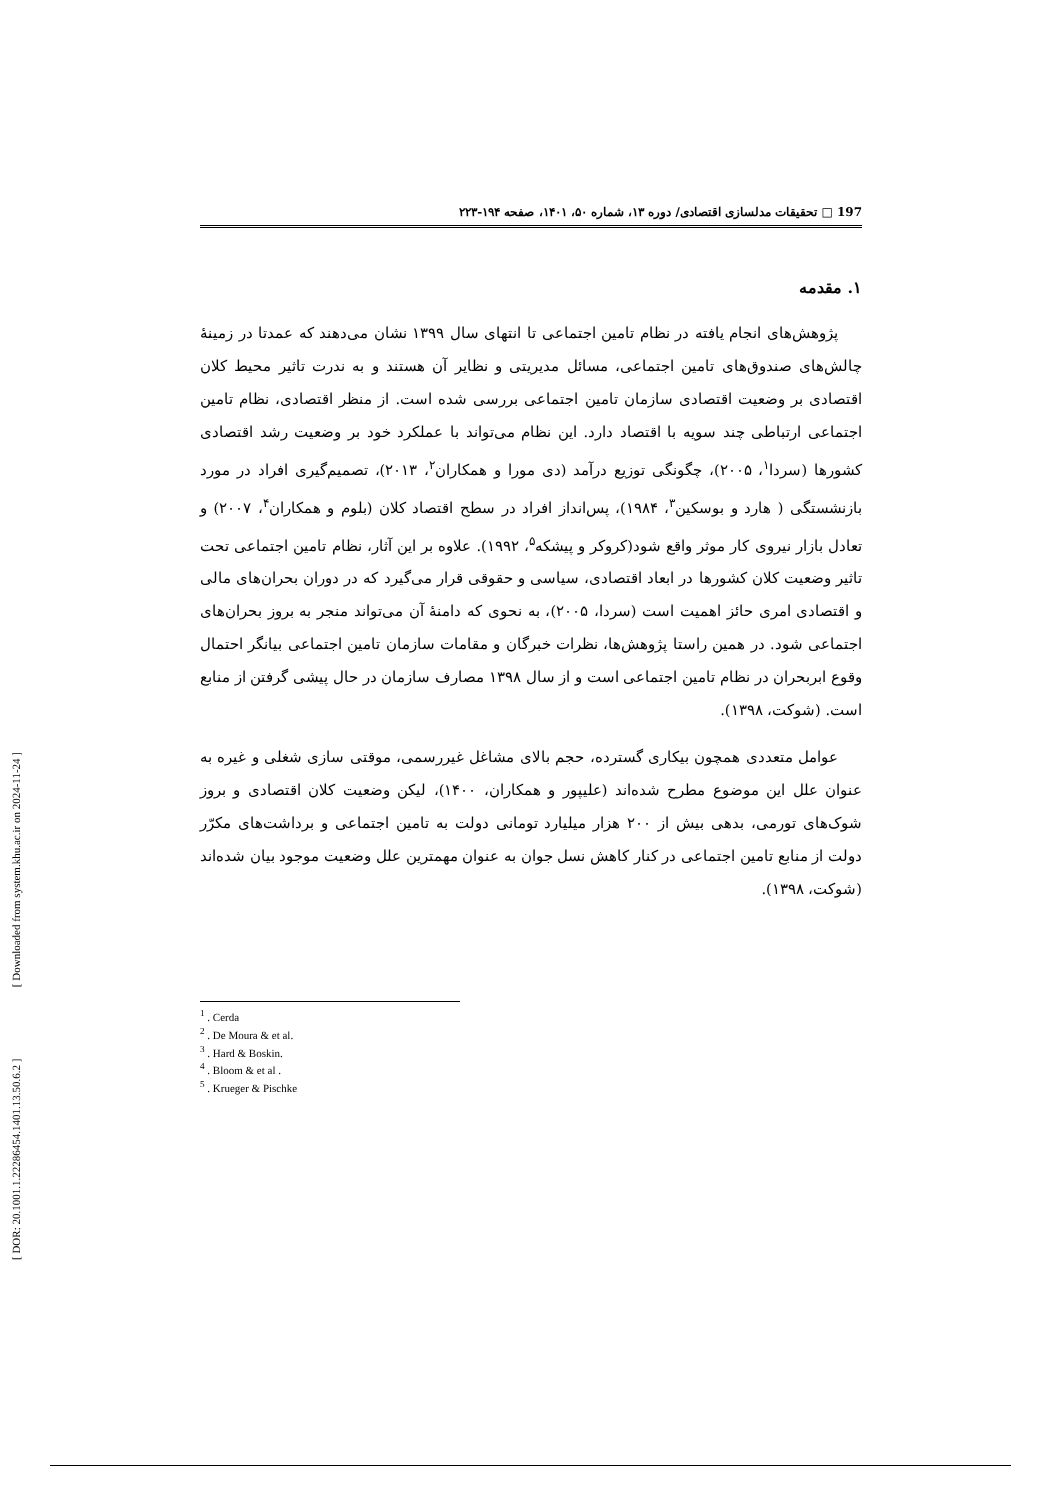[ DOR: 20.1001.1.22286454.1401.13.50.6.2 ] [ Downloaded from system.khu.ac.ir on 2024-11-24 ]
197 □ تحقیقات مدلسازی اقتصادی/ دوره ۱۳، شماره ۵۰، ۱۴۰۱، صفحه ۱۹۴-۲۲۳
۱. مقدمه
پژوهش‌های انجام یافته در نظام تامین اجتماعی تا انتهای سال ۱۳۹۹ نشان می‌دهند که عمدتا در زمینهٔ چالش‌های صندوق‌های تامین اجتماعی، مسائل مدیریتی و نظایر آن هستند و به ندرت تاثیر محیط کلان اقتصادی بر وضعیت اقتصادی سازمان تامین اجتماعی بررسی شده است. از منظر اقتصادی، نظام تامین اجتماعی ارتباطی چند سویه با اقتصاد دارد. این نظام می‌تواند با عملکرد خود بر وضعیت رشد اقتصادی کشورها (سردا<sup>۱</sup>، ۲۰۰۵)، چگونگی توزیع درآمد (دی مورا و همکاران<sup>۲</sup>، ۲۰۱۳)، تصمیم‌گیری افراد در مورد بازنشستگی ( هارد و بوسکین<sup>۳</sup>، ۱۹۸۴)، پس‌انداز افراد در سطح اقتصاد کلان (بلوم و همکاران<sup>۴</sup>، ۲۰۰۷) و تعادل بازار نیروی کار موثر واقع شود(کروکر و پیشکه<sup>۵</sup>، ۱۹۹۲). علاوه بر این آثار، نظام تامین اجتماعی تحت تاثیر وضعیت کلان کشورها در ابعاد اقتصادی، سیاسی و حقوقی قرار می‌گیرد که در دوران بحران‌های مالی و اقتصادی امری حائز اهمیت است (سردا، ۲۰۰۵)، به نحوی که دامنهٔ آن می‌تواند منجر به بروز بحران‌های اجتماعی شود. در همین راستا پژوهش‌ها، نظرات خبرگان و مقامات سازمان تامین اجتماعی بیانگر احتمال وقوع ابربحران در نظام تامین اجتماعی است و از سال ۱۳۹۸ مصارف سازمان در حال پیشی گرفتن از منابع است. (شوکت، ۱۳۹۸).
عوامل متعددی همچون بیکاری گسترده، حجم بالای مشاغل غیررسمی، موقتی سازی شغلی و غیره به عنوان علل این موضوع مطرح شده‌اند (علیپور و همکاران، ۱۴۰۰)، لیکن وضعیت کلان اقتصادی و بروز شوک‌های تورمی، بدهی بیش از ۲۰۰ هزار میلیارد تومانی دولت به تامین اجتماعی و برداشت‌های مکرّر دولت از منابع تامین اجتماعی در کنار کاهش نسل جوان به عنوان مهمترین علل وضعیت موجود بیان شده‌اند (شوکت، ۱۳۹۸).
<sup>1</sup> . Cerda
<sup>2</sup> . De Moura & et al.
<sup>3</sup> . Hard & Boskin.
<sup>4</sup> . Bloom & et al .
<sup>5</sup> . Krueger & Pischke